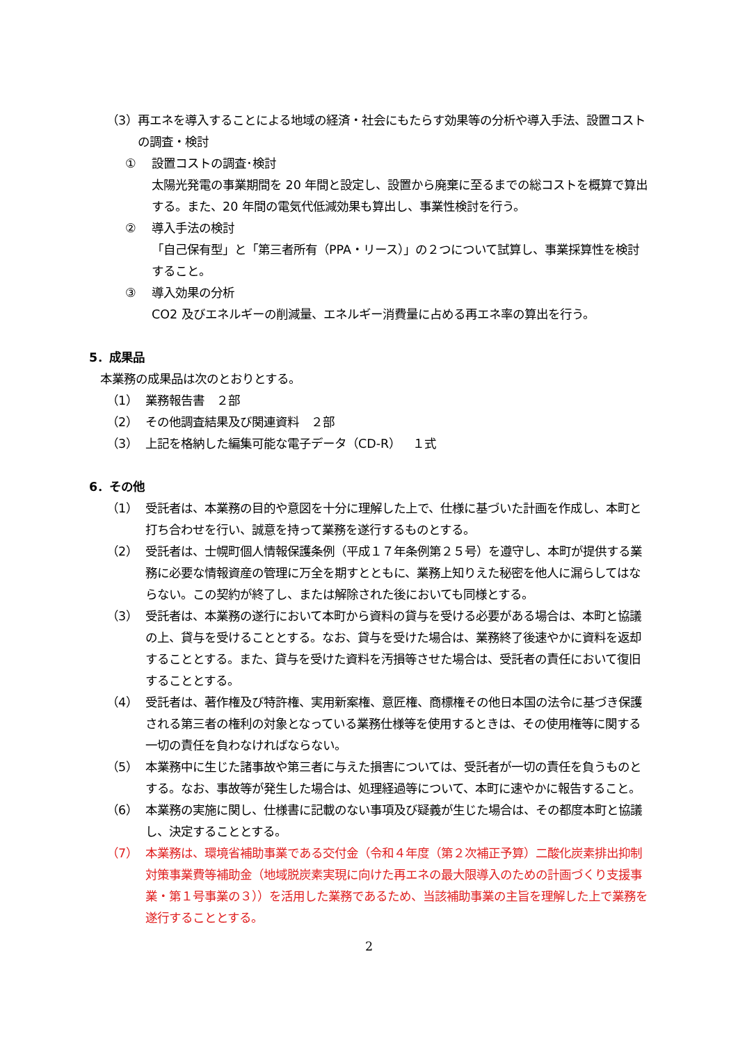（3） 再エネを導入することによる地域の経済・社会にもたらす効果等の分析や導入手法、設置コストの調査・検討
① 設置コストの調査･検討
太陽光発電の事業期間を 20 年間と設定し、設置から廃棄に至るまでの総コストを概算で算出する。また、20 年間の電気代低減効果も算出し、事業性検討を行う。
② 導入手法の検討
「自己保有型」と「第三者所有（PPA・リース）」の２つについて試算し、事業採算性を検討すること。
③ 導入効果の分析
CO2 及びエネルギーの削減量、エネルギー消費量に占める再エネ率の算出を行う。
5．成果品
本業務の成果品は次のとおりとする。
（1） 業務報告書　２部
（2） その他調査結果及び関連資料　２部
（3） 上記を格納した編集可能な電子データ（CD-R）　１式
6．その他
（1） 受託者は、本業務の目的や意図を十分に理解した上で、仕様に基づいた計画を作成し、本町と打ち合わせを行い、誠意を持って業務を遂行するものとする。
（2） 受託者は、士幌町個人情報保護条例（平成１７年条例第２５号）を遵守し、本町が提供する業務に必要な情報資産の管理に万全を期すとともに、業務上知りえた秘密を他人に漏らしてはならない。この契約が終了し、または解除された後においても同様とする。
（3） 受託者は、本業務の遂行において本町から資料の貸与を受ける必要がある場合は、本町と協議の上、貸与を受けることとする。なお、貸与を受けた場合は、業務終了後速やかに資料を返却することとする。また、貸与を受けた資料を汚損等させた場合は、受託者の責任において復旧することとする。
（4） 受託者は、著作権及び特許権、実用新案権、意匠権、商標権その他日本国の法令に基づき保護される第三者の権利の対象となっている業務仕様等を使用するときは、その使用権等に関する一切の責任を負わなければならない。
（5） 本業務中に生じた諸事故や第三者に与えた損害については、受託者が一切の責任を負うものとする。なお、事故等が発生した場合は、処理経過等について、本町に速やかに報告すること。
（6） 本業務の実施に関し、仕様書に記載のない事項及び疑義が生じた場合は、その都度本町と協議し、決定することとする。
（7） 本業務は、環境省補助事業である交付金（令和４年度（第２次補正予算）二酸化炭素排出抑制対策事業費等補助金（地域脱炭素実現に向けた再エネの最大限導入のための計画づくり支援事業・第１号事業の３））を活用した業務であるため、当該補助事業の主旨を理解した上で業務を遂行することとする。
2